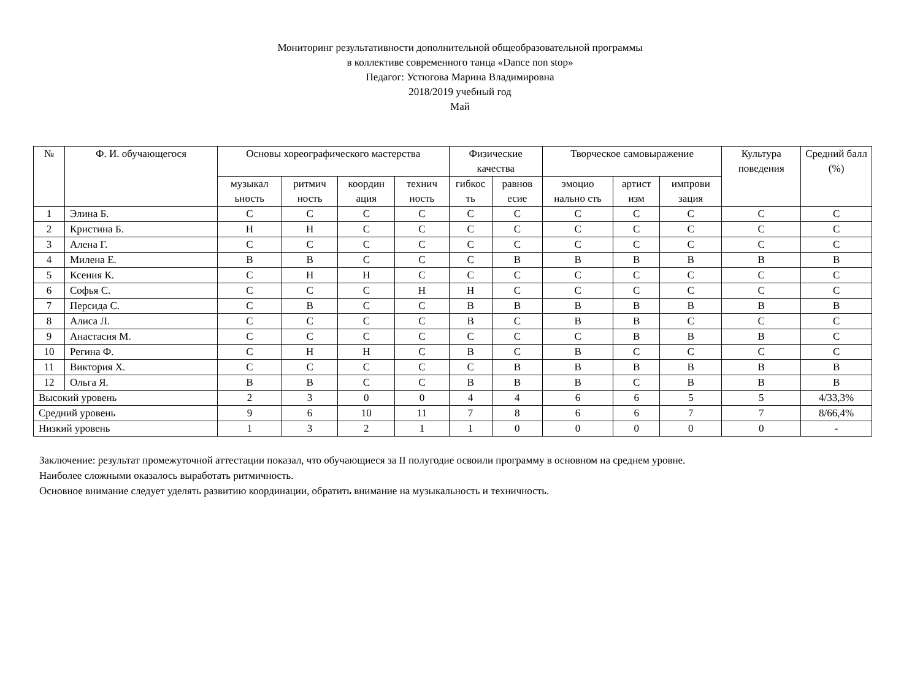Мониторинг результативности дополнительной общеобразовательной программы
в коллективе современного танца «Dance non stop»
Педагог: Устюгова Марина Владимировна
2018/2019 учебный год
Май
| № | Ф. И. обучающегося | Основы хореографического мастерства | | | | Физические качества | | Творческое самовыражение | | | Культура поведения | Средний балл (%) |
| --- | --- | --- | --- | --- | --- | --- | --- | --- | --- | --- | --- | --- |
| | | музыкал ьность | ритмич ность | координ ация | технич ность | гибкос ть | равнов есие | эмоцио нально сть | артист изм | импрови зация | | |
| 1 | Элина Б. | С | С | С | С | С | С | С | С | С | С | С |
| 2 | Кристина Б. | Н | Н | С | С | С | С | С | С | С | С | С |
| 3 | Алена Г. | С | С | С | С | С | С | С | С | С | С | С |
| 4 | Милена Е. | В | В | С | С | С | В | В | В | В | В | В |
| 5 | Ксения К. | С | Н | Н | С | С | С | С | С | С | С | С |
| 6 | Софья С. | С | С | С | Н | Н | С | С | С | С | С | С |
| 7 | Персида С. | С | В | С | С | В | В | В | В | В | В | В |
| 8 | Алиса Л. | С | С | С | С | В | С | В | В | С | С | С |
| 9 | Анастасия М. | С | С | С | С | С | С | С | В | В | В | С |
| 10 | Регина Ф. | С | Н | Н | С | В | С | В | С | С | С | С |
| 11 | Виктория Х. | С | С | С | С | С | В | В | В | В | В | В |
| 12 | Ольга Я. | В | В | С | С | В | В | В | С | В | В | В |
| Высокий уровень | | 2 | 3 | 0 | 0 | 4 | 4 | 6 | 6 | 5 | 5 | 4/33,3% |
| Средний уровень | | 9 | 6 | 10 | 11 | 7 | 8 | 6 | 6 | 7 | 7 | 8/66,4% |
| Низкий уровень | | 1 | 3 | 2 | 1 | 1 | 0 | 0 | 0 | 0 | 0 | - |
Заключение: результат промежуточной аттестации показал, что обучающиеся за II полугодие освоили программу в основном на среднем уровне.
Наиболее сложными оказалось выработать ритмичность.
Основное внимание следует уделять развитию координации, обратить внимание на музыкальность и техничность.